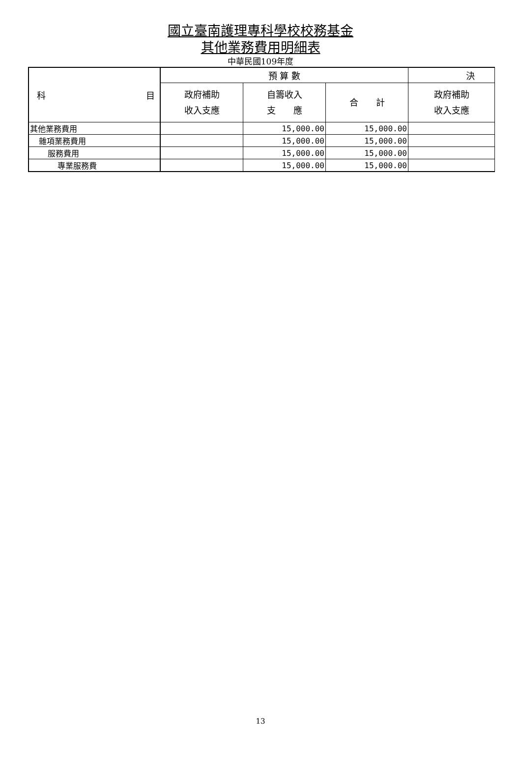國立臺南護理專科學校校務基金
其他業務費用明細表
中華民國109年度
| 科 目 | 預 算 數 | | | 決 |
| --- | --- | --- | --- | --- |
| | 政府補助 收入支應 | 自籌收入 支 應 | 合 計 | 政府補助 收入支應 |
| 其他業務費用 | | 15,000.00 | 15,000.00 | |
| 雜項業務費用 | | 15,000.00 | 15,000.00 | |
| 服務費用 | | 15,000.00 | 15,000.00 | |
| 專業服務費 | | 15,000.00 | 15,000.00 | |
13